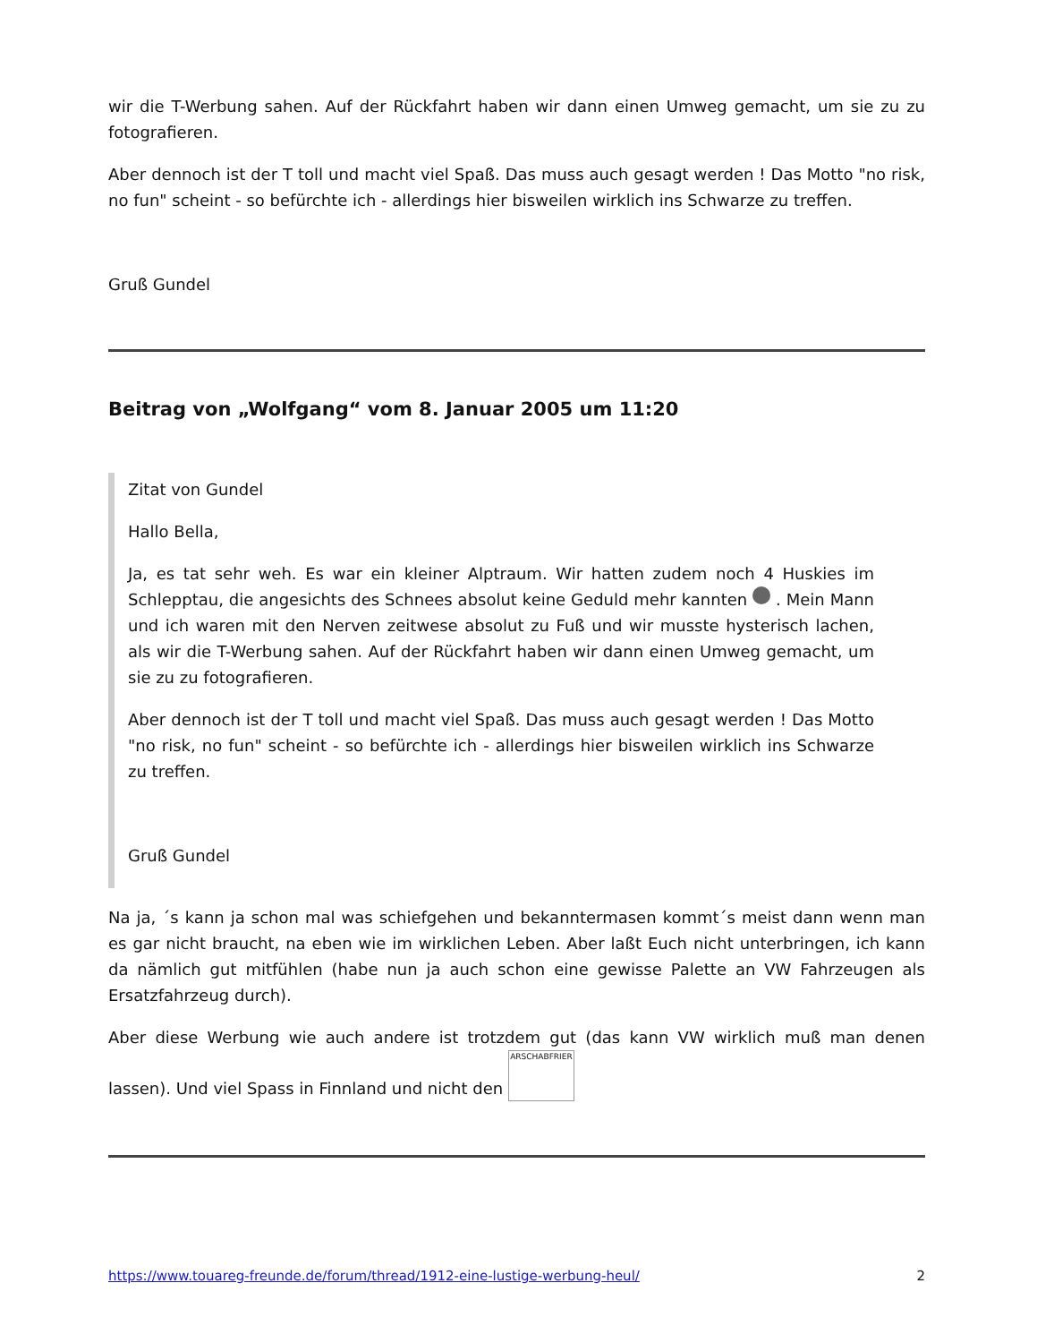wir die T-Werbung sahen. Auf der Rückfahrt haben wir dann einen Umweg gemacht, um sie zu zu fotografieren.
Aber dennoch ist der T toll und macht viel Spaß. Das muss auch gesagt werden ! Das Motto "no risk, no fun" scheint - so befürchte ich - allerdings hier bisweilen wirklich ins Schwarze zu treffen.
Gruß Gundel
Beitrag von „Wolfgang“ vom 8. Januar 2005 um 11:20
Zitat von Gundel
Hallo Bella,
Ja, es tat sehr weh. Es war ein kleiner Alptraum. Wir hatten zudem noch 4 Huskies im Schlepptau, die angesichts des Schnees absolut keine Geduld mehr kannten . Mein Mann und ich waren mit den Nerven zeitwese absolut zu Fuß und wir musste hysterisch lachen, als wir die T-Werbung sahen. Auf der Rückfahrt haben wir dann einen Umweg gemacht, um sie zu zu fotografieren.
Aber dennoch ist der T toll und macht viel Spaß. Das muss auch gesagt werden ! Das Motto "no risk, no fun" scheint - so befürchte ich - allerdings hier bisweilen wirklich ins Schwarze zu treffen.
Gruß Gundel
Na ja, ´s kann ja schon mal was schiefgehen und bekanntermasen kommt´s meist dann wenn man es gar nicht braucht, na eben wie im wirklichen Leben. Aber laßt Euch nicht unterbringen, ich kann da nämlich gut mitfühlen (habe nun ja auch schon eine gewisse Palette an VW Fahrzeugen als Ersatzfahrzeug durch).
Aber diese Werbung wie auch andere ist trotzdem gut (das kann VW wirklich muß man denen lassen). Und viel Spass in Finnland und nicht den ARSCHABFRIER
https://www.touareg-freunde.de/forum/thread/1912-eine-lustige-werbung-heul/ 2